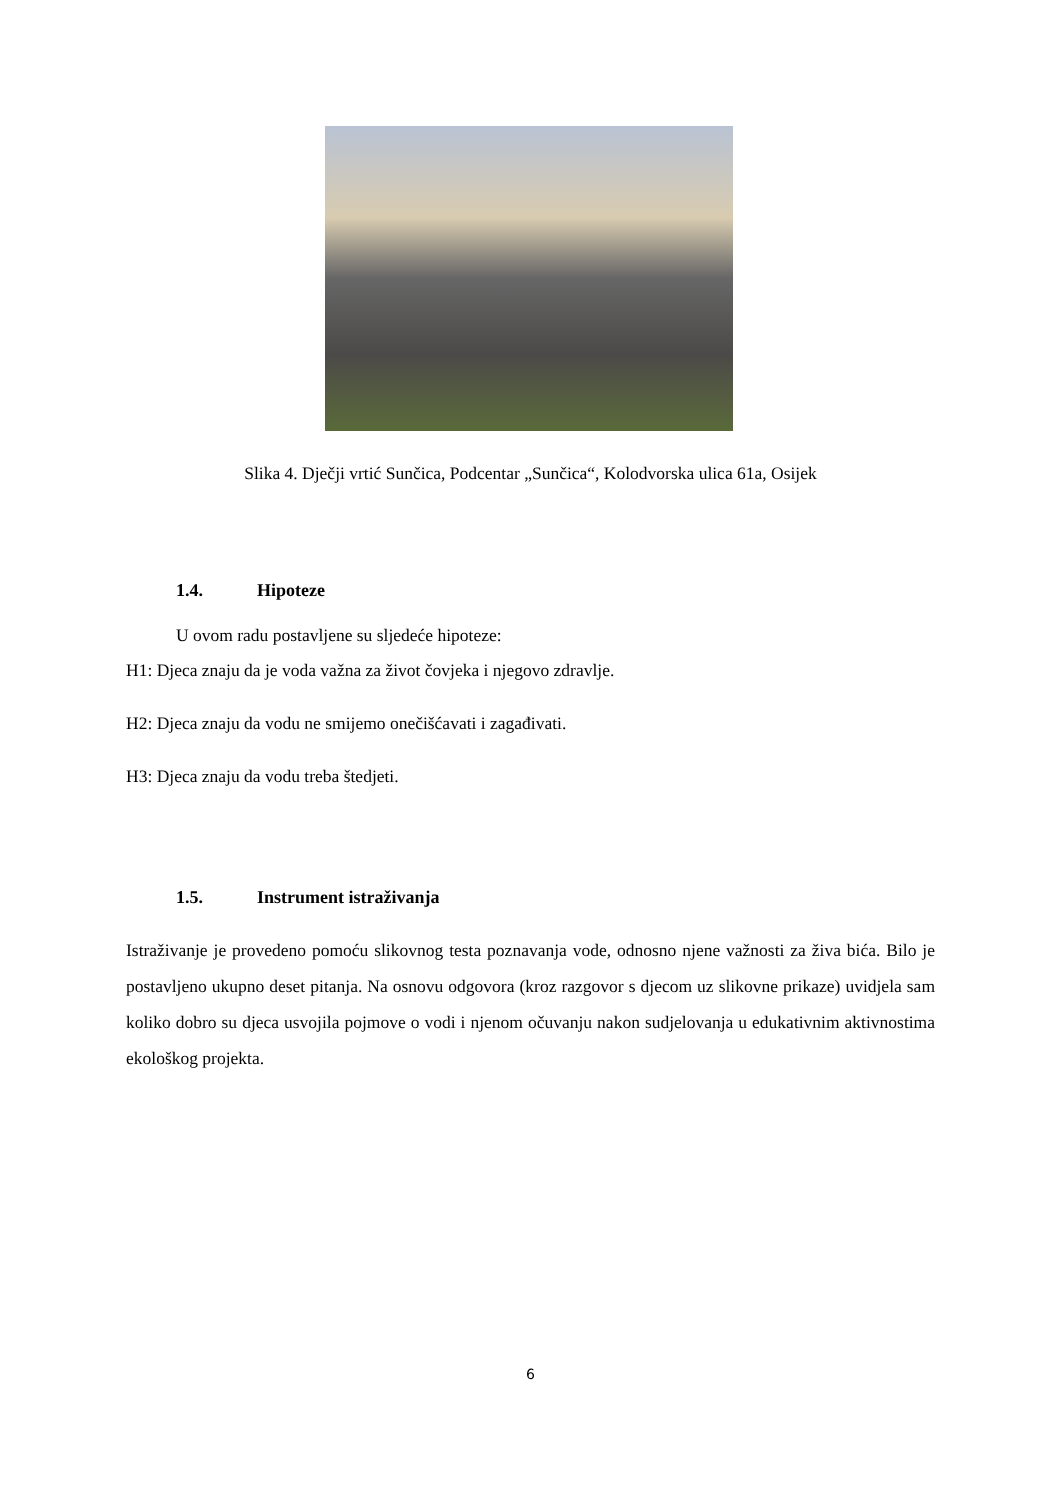Slika 4. Dječji vrtić Sunčica, Podcentar „Sunčica“, Kolodvorska ulica 61a, Osijek
1.4. Hipoteze
U ovom radu postavljene su sljedeće hipoteze:
H1: Djeca znaju da je voda važna za život čovjeka i njegovo zdravlje.
H2: Djeca znaju da vodu ne smijemo onečišćavati i zagađivati.
H3: Djeca znaju da vodu treba štedjeti.
1.5. Instrument istraživanja
Istraživanje je provedeno pomoću slikovnog testa poznavanja vode, odnosno njene važnosti za živa bića. Bilo je postavljeno ukupno deset pitanja. Na osnovu odgovora (kroz razgovor s djecom uz slikovne prikaze) uvidjela sam koliko dobro su djeca usvojila pojmove o vodi i njenom očuvanju nakon sudjelovanja u edukativnim aktivnostima ekološkog projekta.
6